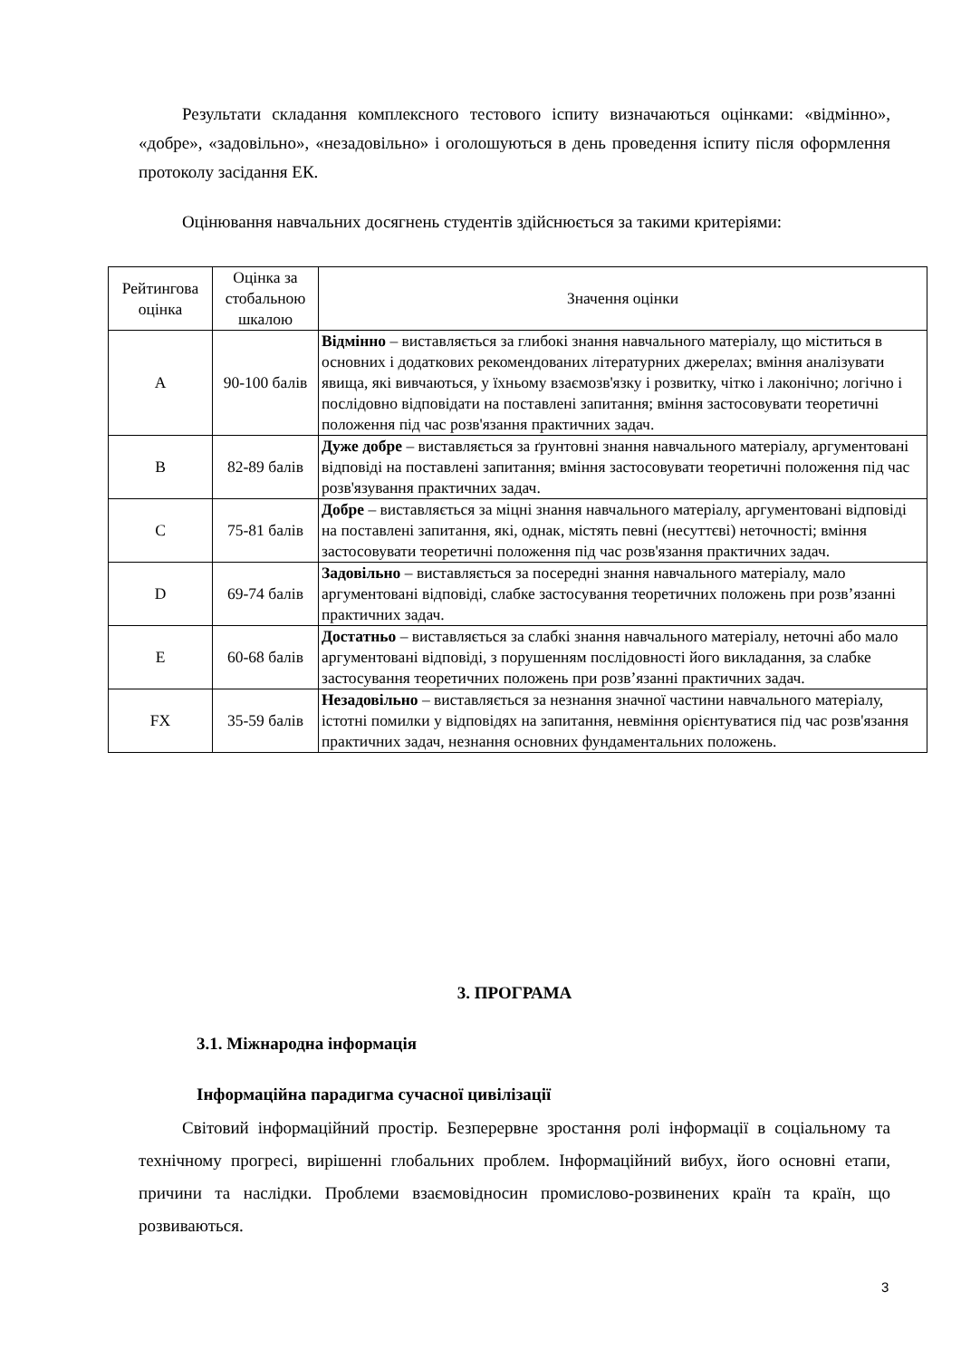Результати складання комплексного тестового іспиту визначаються оцінками: «відмінно», «добре», «задовільно», «незадовільно» і оголошуються в день проведення іспиту після оформлення протоколу засідання ЕК.
Оцінювання навчальних досягнень студентів здійснюється за такими критеріями:
| Рейтингова оцінка | Оцінка за стобальною шкалою | Значення оцінки |
| A | 90-100 балів | Відмінно – виставляється за глибокі знання навчального матеріалу, що міститься в основних і додаткових рекомендованих літературних джерелах; вміння аналізувати явища, які вивчаються, у їхньому взаємозв'язку і розвитку, чітко і лаконічно; логічно і послідовно відповідати на поставлені запитання; вміння застосовувати теоретичні положення під час розв'язання практичних задач. |
| B | 82-89 балів | Дуже добре – виставляється за ґрунтовні знання навчального матеріалу, аргументовані відповіді на поставлені запитання; вміння застосовувати теоретичні положення під час розв'язування практичних задач. |
| C | 75-81 балів | Добре – виставляється за міцні знання навчального матеріалу, аргументовані відповіді на поставлені запитання, які, однак, містять певні (несуттєві) неточності; вміння застосовувати теоретичні положення під час розв'язання практичних задач. |
| D | 69-74 балів | Задовільно – виставляється за посередні знання навчального матеріалу, мало аргументовані відповіді, слабке застосування теоретичних положень при розв’язанні практичних задач. |
| E | 60-68 балів | Достатньо – виставляється за слабкі знання навчального матеріалу, неточні або мало аргументовані відповіді, з порушенням послідовності його викладання, за слабке застосування теоретичних положень при розв’язанні практичних задач. |
| FX | 35-59 балів | Незадовільно – виставляється за незнання значної частини навчального матеріалу, істотні помилки у відповідях на запитання, невміння орієнтуватися під час розв'язання практичних задач, незнання основних фундаментальних положень. |
3. ПРОГРАМА
3.1. Міжнародна інформація
Інформаційна парадигма сучасної цивілізації
Світовий інформаційний простір. Безперервне зростання ролі інформації в соціальному та технічному прогресі, вирішенні глобальних проблем. Інформаційний вибух, його основні етапи, причини та наслідки. Проблеми взаємовідносин промислово-розвинених країн та країн, що розвиваються.
3